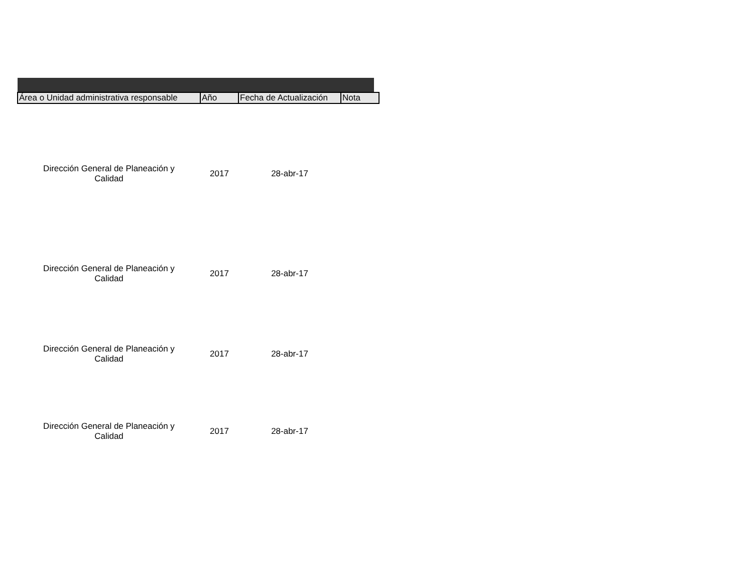| Área o Unidad administrativa responsable | Año | Fecha de Actualización | Nota |
| --- | --- | --- | --- |
| Dirección General de Planeación y Calidad | 2017 | 28-abr-17 | |
| Dirección General de Planeación y Calidad | 2017 | 28-abr-17 | |
| Dirección General de Planeación y Calidad | 2017 | 28-abr-17 | |
| Dirección General de Planeación y Calidad | 2017 | 28-abr-17 | |